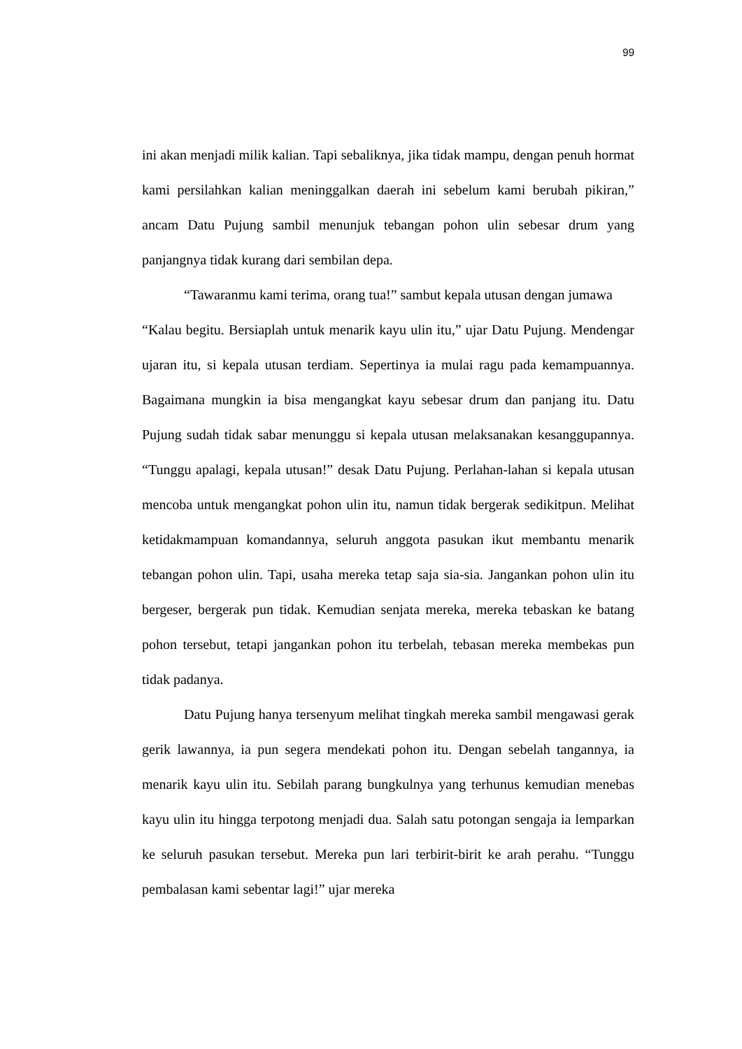99
ini akan menjadi milik kalian. Tapi sebaliknya, jika tidak mampu, dengan penuh hormat kami persilahkan kalian meninggalkan daerah ini sebelum kami berubah pikiran,” ancam Datu Pujung sambil menunjuk tebangan pohon ulin sebesar drum yang panjangnya tidak kurang dari sembilan depa.
“Tawaranmu kami terima, orang tua!” sambut kepala utusan dengan jumawa
“Kalau begitu. Bersiaplah untuk menarik kayu ulin itu,” ujar Datu Pujung. Mendengar ujaran itu, si kepala utusan terdiam. Sepertinya ia mulai ragu pada kemampuannya. Bagaimana mungkin ia bisa mengangkat kayu sebesar drum dan panjang itu. Datu Pujung sudah tidak sabar menunggu si kepala utusan melaksanakan kesanggupannya. “Tunggu apalagi, kepala utusan!” desak Datu Pujung. Perlahan-lahan si kepala utusan mencoba untuk mengangkat pohon ulin itu, namun tidak bergerak sedikitpun. Melihat ketidakmampuan komandannya, seluruh anggota pasukan ikut membantu menarik tebangan pohon ulin. Tapi, usaha mereka tetap saja sia-sia. Jangankan pohon ulin itu bergeser, bergerak pun tidak. Kemudian senjata mereka, mereka tebaskan ke batang pohon tersebut, tetapi jangankan pohon itu terbelah, tebasan mereka membekas pun tidak padanya.
Datu Pujung hanya tersenyum melihat tingkah mereka sambil mengawasi gerak gerik lawannya, ia pun segera mendekati pohon itu. Dengan sebelah tangannya, ia menarik kayu ulin itu. Sebilah parang bungkulnya yang terhunus kemudian menebas kayu ulin itu hingga terpotong menjadi dua. Salah satu potongan sengaja ia lemparkan ke seluruh pasukan tersebut. Mereka pun lari terbirit-birit ke arah perahu. “Tunggu pembalasan kami sebentar lagi!” ujar mereka